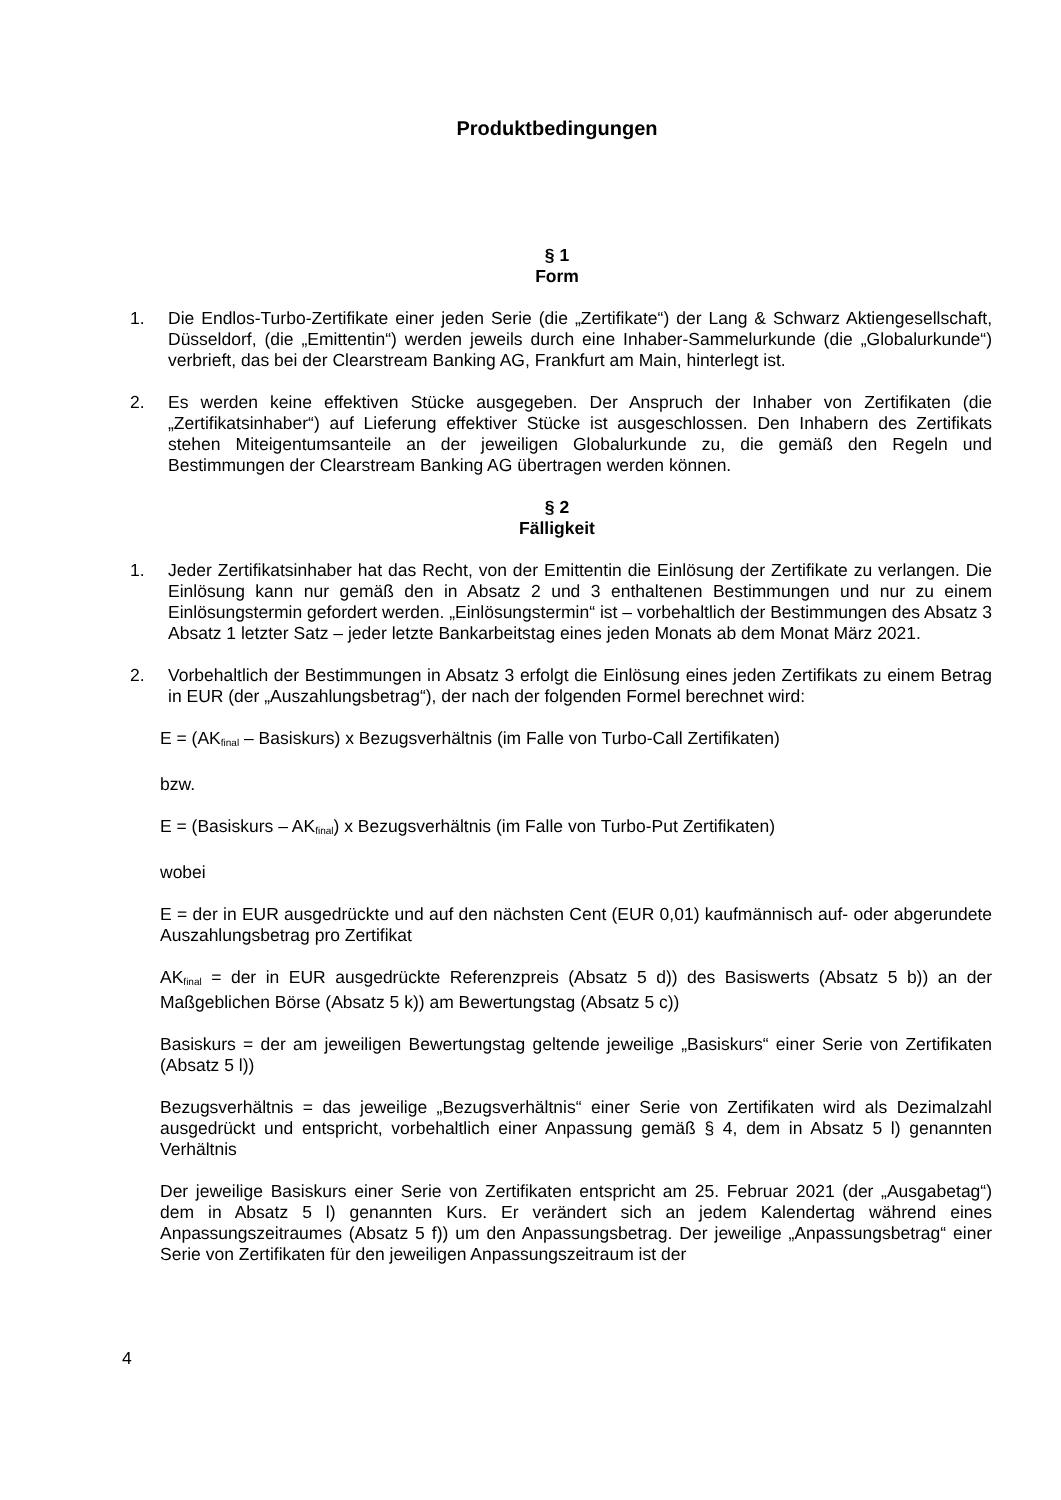Produktbedingungen
§ 1
Form
1. Die Endlos-Turbo-Zertifikate einer jeden Serie (die „Zertifikate“) der Lang & Schwarz Aktiengesellschaft, Düsseldorf, (die „Emittentin“) werden jeweils durch eine Inhaber-Sammelurkunde (die „Globalurkunde“) verbrieft, das bei der Clearstream Banking AG, Frankfurt am Main, hinterlegt ist.
2. Es werden keine effektiven Stücke ausgegeben. Der Anspruch der Inhaber von Zertifikaten (die „Zertifikatsinhaber“) auf Lieferung effektiver Stücke ist ausgeschlossen. Den Inhabern des Zertifikats stehen Miteigentumsanteile an der jeweiligen Globalurkunde zu, die gemäß den Regeln und Bestimmungen der Clearstream Banking AG übertragen werden können.
§ 2
Fälligkeit
1. Jeder Zertifikatsinhaber hat das Recht, von der Emittentin die Einlösung der Zertifikate zu verlangen. Die Einlösung kann nur gemäß den in Absatz 2 und 3 enthaltenen Bestimmungen und nur zu einem Einlösungstermin gefordert werden. „Einlösungstermin“ ist – vorbehaltlich der Bestimmungen des Absatz 3 Absatz 1 letzter Satz – jeder letzte Bankarbeitstag eines jeden Monats ab dem Monat März 2021.
2. Vorbehaltlich der Bestimmungen in Absatz 3 erfolgt die Einlösung eines jeden Zertifikats zu einem Betrag in EUR (der „Auszahlungsbetrag“), der nach der folgenden Formel berechnet wird:
E = (AK<sub>final</sub> – Basiskurs) x Bezugsverhältnis (im Falle von Turbo-Call Zertifikaten)
bzw.
E = (Basiskurs – AK<sub>final</sub>) x Bezugsverhältnis (im Falle von Turbo-Put Zertifikaten)
wobei
E = der in EUR ausgedrückte und auf den nächsten Cent (EUR 0,01) kaufmännisch auf- oder abgerundete Auszahlungsbetrag pro Zertifikat
AK<sub>final</sub> = der in EUR ausgedrückte Referenzpreis (Absatz 5 d)) des Basiswerts (Absatz 5 b)) an der Maßgeblichen Börse (Absatz 5 k)) am Bewertungstag (Absatz 5 c))
Basiskurs = der am jeweiligen Bewertungstag geltende jeweilige „Basiskurs“ einer Serie von Zertifikaten (Absatz 5 l))
Bezugsverhältnis = das jeweilige „Bezugsverhältnis“ einer Serie von Zertifikaten wird als Dezimalzahl ausgedrückt und entspricht, vorbehaltlich einer Anpassung gemäß § 4, dem in Absatz 5 l) genannten Verhältnis
Der jeweilige Basiskurs einer Serie von Zertifikaten entspricht am 25. Februar 2021 (der „Ausgabetag“) dem in Absatz 5 l) genannten Kurs. Er verändert sich an jedem Kalendertag während eines Anpassungszeitraumes (Absatz 5 f)) um den Anpassungsbetrag. Der jeweilige „Anpassungsbetrag“ einer Serie von Zertifikaten für den jeweiligen Anpassungszeitraum ist der
4